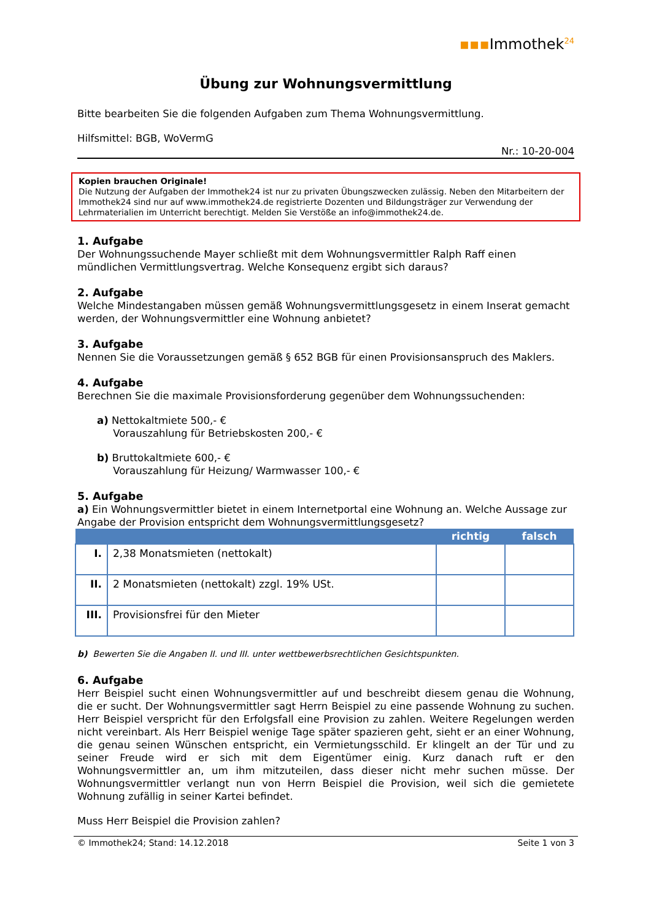▪▪▪Immothek<sup>24</sup>
Übung zur Wohnungsvermittlung
Bitte bearbeiten Sie die folgenden Aufgaben zum Thema Wohnungsvermittlung.
Hilfsmittel: BGB, WoVermG
Nr.: 10-20-004
Kopien brauchen Originale!
Die Nutzung der Aufgaben der Immothek24 ist nur zu privaten Übungszwecken zulässig. Neben den Mitarbeitern der Immothek24 sind nur auf www.immothek24.de registrierte Dozenten und Bildungsträger zur Verwendung der Lehrmaterialien im Unterricht berechtigt. Melden Sie Verstöße an info@immothek24.de.
1. Aufgabe
Der Wohnungssuchende Mayer schließt mit dem Wohnungsvermittler Ralph Raff einen mündlichen Vermittlungsvertrag. Welche Konsequenz ergibt sich daraus?
2. Aufgabe
Welche Mindestangaben müssen gemäß Wohnungsvermittlungsgesetz in einem Inserat gemacht werden, der Wohnungsvermittler eine Wohnung anbietet?
3. Aufgabe
Nennen Sie die Voraussetzungen gemäß § 652 BGB für einen Provisionsanspruch des Maklers.
4. Aufgabe
Berechnen Sie die maximale Provisionsforderung gegenüber dem Wohnungssuchenden:
a) Nettokaltmiete 500,- €
Vorauszahlung für Betriebskosten 200,- €
b) Bruttokaltmiete 600,- €
Vorauszahlung für Heizung/ Warmwasser 100,- €
5. Aufgabe
a) Ein Wohnungsvermittler bietet in einem Internetportal eine Wohnung an. Welche Aussage zur Angabe der Provision entspricht dem Wohnungsvermittlungsgesetz?
| | | richtig | falsch |
| --- | --- | --- | --- |
| I. | 2,38 Monatsmieten (nettokalt) | | |
| II. | 2 Monatsmieten (nettokalt) zzgl. 19% USt. | | |
| III. | Provisionsfrei für den Mieter | | |
b) Bewerten Sie die Angaben II. und III. unter wettbewerbsrechtlichen Gesichtspunkten.
6. Aufgabe
Herr Beispiel sucht einen Wohnungsvermittler auf und beschreibt diesem genau die Wohnung, die er sucht. Der Wohnungsvermittler sagt Herrn Beispiel zu eine passende Wohnung zu suchen. Herr Beispiel verspricht für den Erfolgsfall eine Provision zu zahlen. Weitere Regelungen werden nicht vereinbart. Als Herr Beispiel wenige Tage später spazieren geht, sieht er an einer Wohnung, die genau seinen Wünschen entspricht, ein Vermietungsschild. Er klingelt an der Tür und zu seiner Freude wird er sich mit dem Eigentümer einig. Kurz danach ruft er den Wohnungsvermittler an, um ihm mitzuteilen, dass dieser nicht mehr suchen müsse. Der Wohnungsvermittler verlangt nun von Herrn Beispiel die Provision, weil sich die gemietete Wohnung zufällig in seiner Kartei befindet.
Muss Herr Beispiel die Provision zahlen?
© Immothek24; Stand: 14.12.2018 Seite 1 von 3